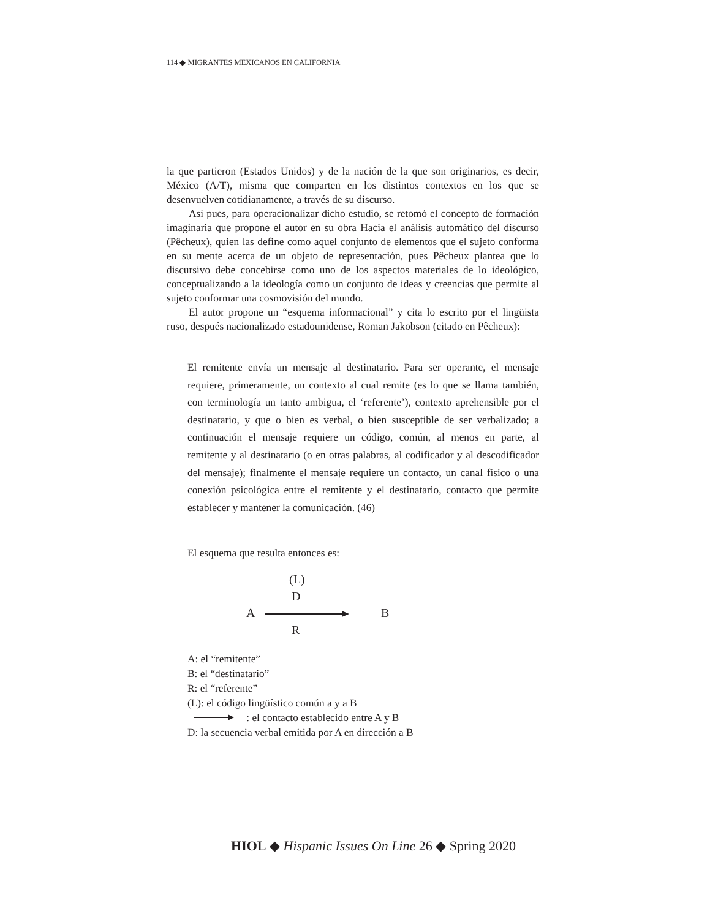114 ◆ MIGRANTES MEXICANOS EN CALIFORNIA
la que partieron (Estados Unidos) y de la nación de la que son originarios, es decir, México (A/T), misma que comparten en los distintos contextos en los que se desenvuelven cotidianamente, a través de su discurso.
Así pues, para operacionalizar dicho estudio, se retomó el concepto de formación imaginaria que propone el autor en su obra Hacia el análisis automático del discurso (Pêcheux), quien las define como aquel conjunto de elementos que el sujeto conforma en su mente acerca de un objeto de representación, pues Pêcheux plantea que lo discursivo debe concebirse como uno de los aspectos materiales de lo ideológico, conceptualizando a la ideología como un conjunto de ideas y creencias que permite al sujeto conformar una cosmovisión del mundo.
El autor propone un “esquema informacional” y cita lo escrito por el lingüista ruso, después nacionalizado estadounidense, Roman Jakobson (citado en Pêcheux):
El remitente envía un mensaje al destinatario. Para ser operante, el mensaje requiere, primeramente, un contexto al cual remite (es lo que se llama también, con terminología un tanto ambigua, el ‘referente’), contexto aprehensible por el destinatario, y que o bien es verbal, o bien susceptible de ser verbalizado; a continuación el mensaje requiere un código, común, al menos en parte, al remitente y al destinatario (o en otras palabras, al codificador y al descodificador del mensaje); finalmente el mensaje requiere un contacto, un canal físico o una conexión psicológica entre el remitente y el destinatario, contacto que permite establecer y mantener la comunicación. (46)
El esquema que resulta entonces es:
(L)
D
A B
R
A: el “remitente”
B: el “destinatario”
R: el “referente”
(L): el código lingüístico común a y a B
: el contacto establecido entre A y B
D: la secuencia verbal emitida por A en dirección a B
HIOL ◆ Hispanic Issues On Line 26 ◆ Spring 2020